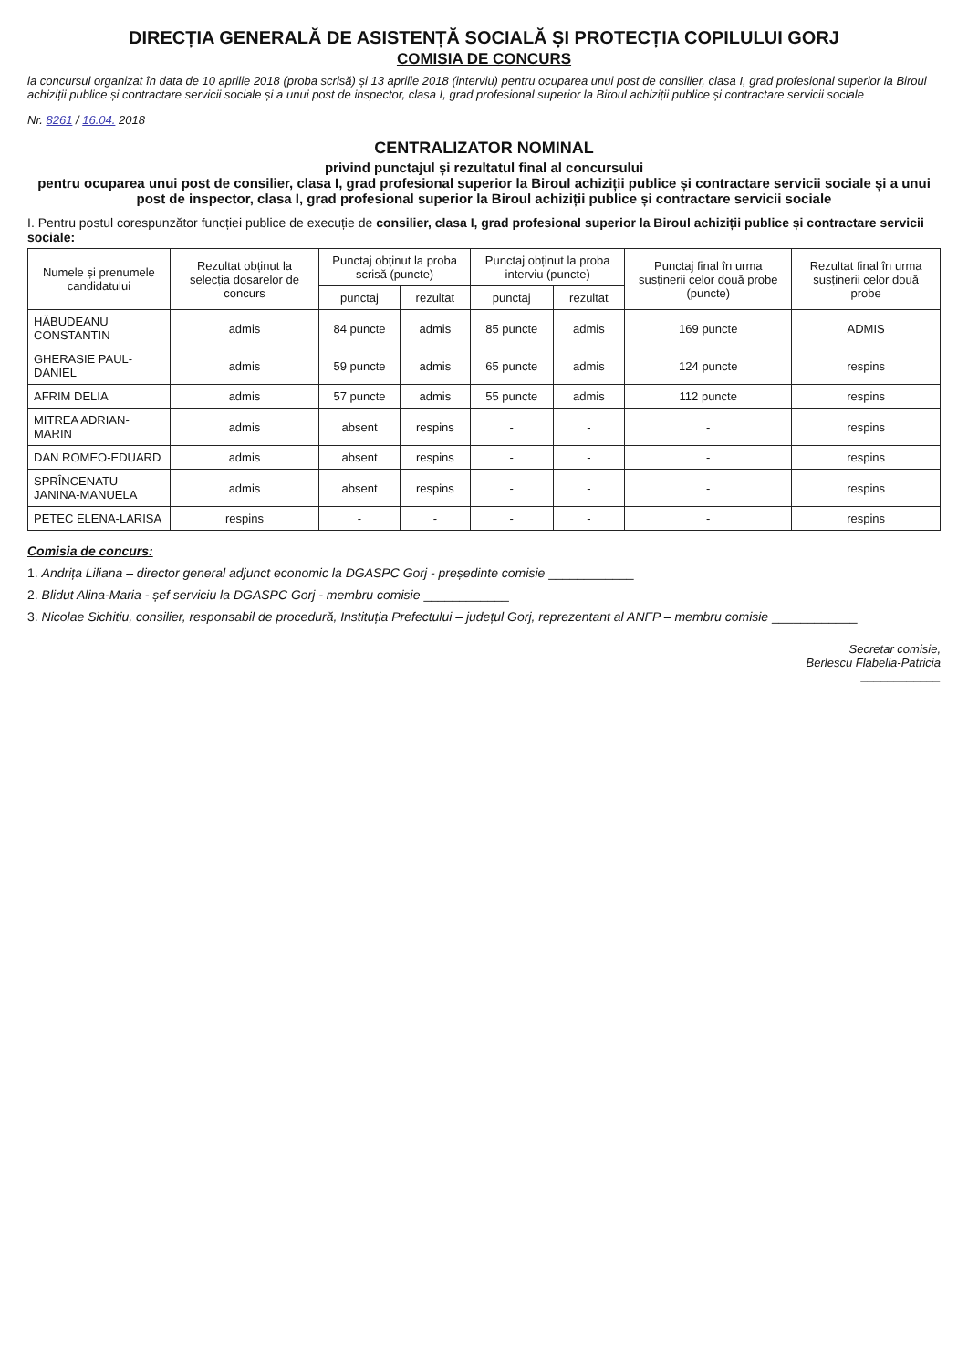DIRECȚIA GENERALĂ DE ASISTENȚĂ SOCIALĂ ȘI PROTECȚIA COPILULUI GORJ
COMISIA DE CONCURS
la concursul organizat în data de 10 aprilie 2018 (proba scrisă) și 13 aprilie 2018 (interviu) pentru ocuparea unui post de consilier, clasa I, grad profesional superior la Biroul achiziții publice și contractare servicii sociale și a unui post de inspector, clasa I, grad profesional superior la Biroul achiziții publice și contractare servicii sociale
Nr. 8261 / 16.04. 2018
CENTRALIZATOR NOMINAL
privind punctajul și rezultatul final al concursului
pentru ocuparea unui post de consilier, clasa I, grad profesional superior la Biroul achiziții publice și contractare servicii sociale și a unui post de inspector, clasa I, grad profesional superior la Biroul achiziții publice și contractare servicii sociale
I. Pentru postul corespunzător funcției publice de execuție de consilier, clasa I, grad profesional superior la Biroul achiziții publice și contractare servicii sociale:
| Numele și prenumele candidatului | Rezultat obținut la selecția dosarelor de concurs | Punctaj obținut la proba scrisă (puncte) | | Punctaj obținut la proba interviu (puncte) | | Punctaj final în urma susținerii celor două probe (puncte) | Rezultat final în urma susținerii celor două probe |
| --- | --- | --- | --- | --- | --- | --- | --- |
| | | punctaj | rezultat | punctaj | rezultat | | |
| HĂBUDEANU CONSTANTIN | admis | 84 puncte | admis | 85 puncte | admis | 169 puncte | ADMIS |
| GHERASIE PAUL-DANIEL | admis | 59 puncte | admis | 65 puncte | admis | 124 puncte | respins |
| AFRIM DELIA | admis | 57 puncte | admis | 55 puncte | admis | 112 puncte | respins |
| MITREA ADRIAN-MARIN | admis | absent | respins | - | - | - | respins |
| DAN ROMEO-EDUARD | admis | absent | respins | - | - | - | respins |
| SPRÎNCENATU JANINA-MANUELA | admis | absent | respins | - | - | - | respins |
| PETEC ELENA-LARISA | respins | - | - | - | - | - | respins |
Comisia de concurs:
1. Andrița Liliana – director general adjunct economic la DGASPC Gorj - președinte comisie ____________
2. Blidut Alina-Maria - șef serviciu la DGASPC Gorj - membru comisie ____________
3. Nicolae Sichitiu, consilier, responsabil de procedură, Instituția Prefectului – județul Gorj, reprezentant al ANFP – membru comisie ____________
Secretar comisie,
Berlescu Flabelia-Patricia
____________